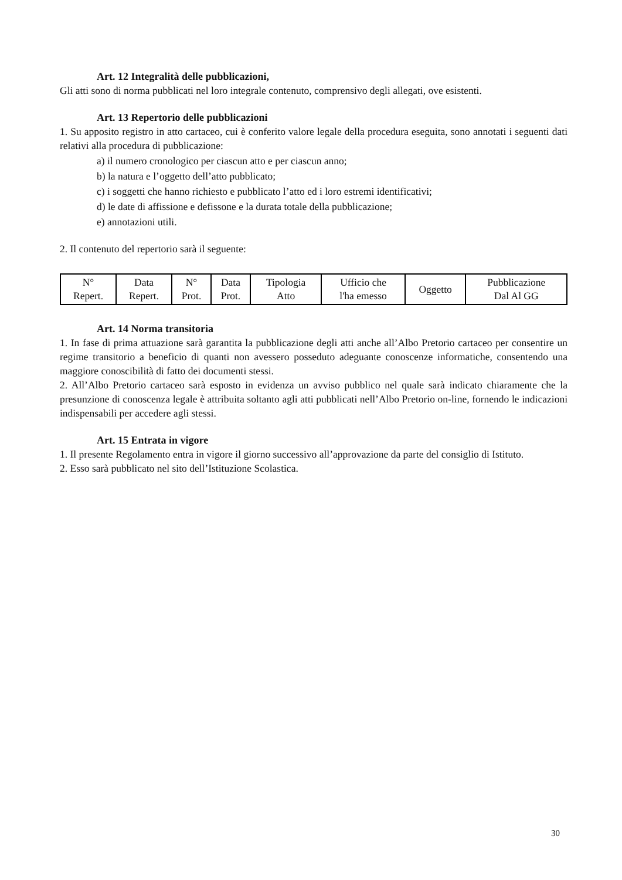Art. 12 Integralità delle pubblicazioni,
Gli atti sono di norma pubblicati nel loro integrale contenuto, comprensivo degli allegati, ove esistenti.
Art. 13 Repertorio delle pubblicazioni
1. Su apposito registro in atto cartaceo, cui è conferito valore legale della procedura eseguita, sono annotati i seguenti dati relativi alla procedura di pubblicazione:
a) il numero cronologico per ciascun atto e per ciascun anno;
b) la natura e l’oggetto dell’atto pubblicato;
c) i soggetti che hanno richiesto e pubblicato l’atto ed i loro estremi identificativi;
d) le date di affissione e defissone e la durata totale della pubblicazione;
e) annotazioni utili.
2. Il contenuto del repertorio sarà il seguente:
| N° Repert. | Data Repert. | N° Prot. | Data Prot. | Tipologia Atto | Ufficio che l'ha emesso | Oggetto | Pubblicazione Dal Al GG |
Art. 14 Norma transitoria
1. In fase di prima attuazione sarà garantita la pubblicazione degli atti anche all’Albo Pretorio cartaceo per consentire un regime transitorio a beneficio di quanti non avessero posseduto adeguante conoscenze informatiche, consentendo una maggiore conoscibilità di fatto dei documenti stessi.
2. All’Albo Pretorio cartaceo sarà esposto in evidenza un avviso pubblico nel quale sarà indicato chiaramente che la presunzione di conoscenza legale è attribuita soltanto agli atti pubblicati nell’Albo Pretorio on-line, fornendo le indicazioni indispensabili per accedere agli stessi.
Art. 15 Entrata in vigore
1. Il presente Regolamento entra in vigore il giorno successivo all’approvazione da parte del consiglio di Istituto.
2. Esso sarà pubblicato nel sito dell’Istituzione Scolastica.
30